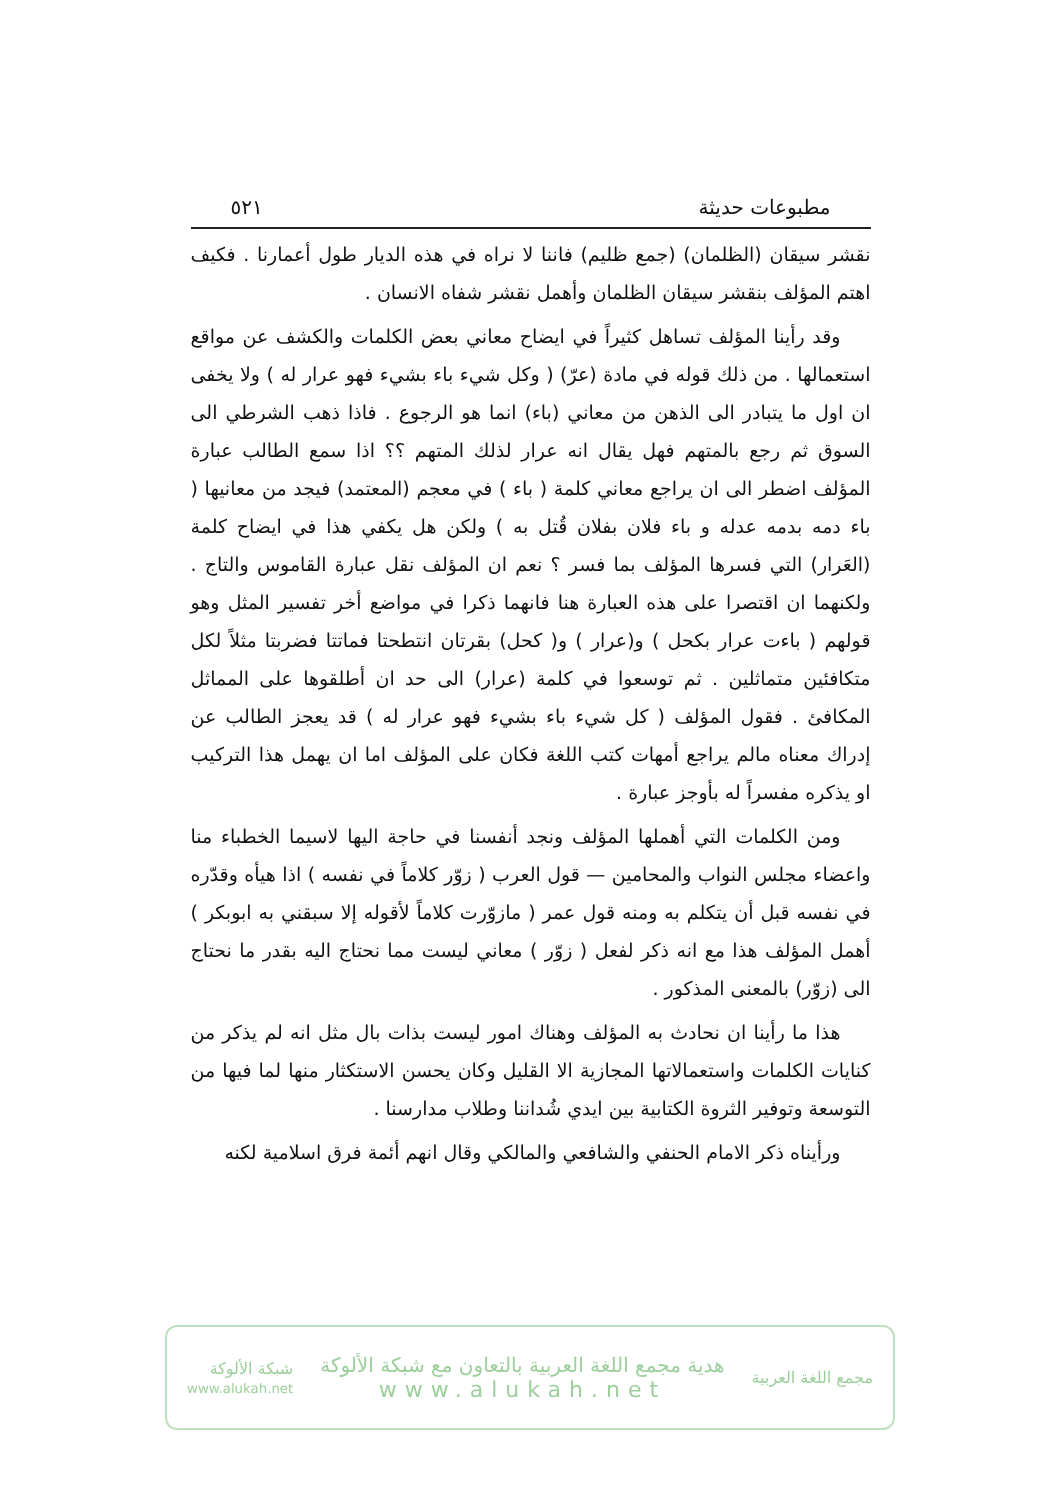مطبوعات حديثة ٥٢١
نقشر سيقان (الظلمان) (جمع ظليم) فاننا لا نراه في هذه الديار طول أعمارنا . فكيف اهتم المؤلف بنقشر سيقان الظلمان وأهمل نقشر شفاه الانسان .
وقد رأينا المؤلف تساهل كثيراً في ايضاح معاني بعض الكلمات والكشف عن مواقع استعمالها . من ذلك قوله في مادة (عرّ) ( وكل شيء باء بشيء فهو عرار له ) ولا يخفى ان اول ما يتبادر الى الذهن من معاني (باء) انما هو الرجوع . فاذا ذهب الشرطي الى السوق ثم رجع بالمتهم فهل يقال انه عرار لذلك المتهم ؟؟ اذا سمع الطالب عبارة المؤلف اضطر الى ان يراجع معاني كلمة ( باء ) في معجم (المعتمد) فيجد من معانيها ( باء دمه بدمه عدله و باء فلان بفلان قُتل به ) ولكن هل يكفي هذا في ايضاح كلمة (العَرار) التي فسرها المؤلف بما فسر ؟ نعم ان المؤلف نقل عبارة القاموس والتاج . ولكنهما ان اقتصرا على هذه العبارة هنا فانهما ذكرا في مواضع أخر تفسير المثل وهو قولهم ( باءت عرار بكحل ) و(عرار ) و( كحل) بقرتان انتطحتا فماتتا فضربتا مثلاً لكل متكافئين متماثلين . ثم توسعوا في كلمة (عرار) الى حد ان أطلقوها على المماثل المكافئ . فقول المؤلف ( كل شيء باء بشيء فهو عرار له ) قد يعجز الطالب عن إدراك معناه مالم يراجع أمهات كتب اللغة فكان على المؤلف اما ان يهمل هذا التركيب او يذكره مفسراً له بأوجز عبارة .
ومن الكلمات التي أهملها المؤلف ونجد أنفسنا في حاجة اليها لاسيما الخطباء منا واعضاء مجلس النواب والمحامين — قول العرب ( زوّر كلاماً في نفسه ) اذا هيأه وقدّره في نفسه قبل أن يتكلم به ومنه قول عمر ( مازوّرت كلاماً لأقوله إلا سبقني به ابوبكر ) أهمل المؤلف هذا مع انه ذكر لفعل ( زوّر ) معاني ليست مما نحتاج اليه بقدر ما نحتاج الى (زوّر) بالمعنى المذكور .
هذا ما رأينا ان نحادث به المؤلف وهناك امور ليست بذات بال مثل انه لم يذكر من كنايات الكلمات واستعمالاتها المجازية الا القليل وكان يحسن الاستكثار منها لما فيها من التوسعة وتوفير الثروة الكتابية بين ايدي شُداننا وطلاب مدارسنا .
ورأيناه ذكر الامام الحنفي والشافعي والمالكي وقال انهم أئمة فرق اسلامية لكنه
مجمع اللغة العربية
هدية مجمع اللغة العربية بالتعاون مع شبكة الألوكة
www.alukah.net
شبكة الألوكة
www.alukah.net